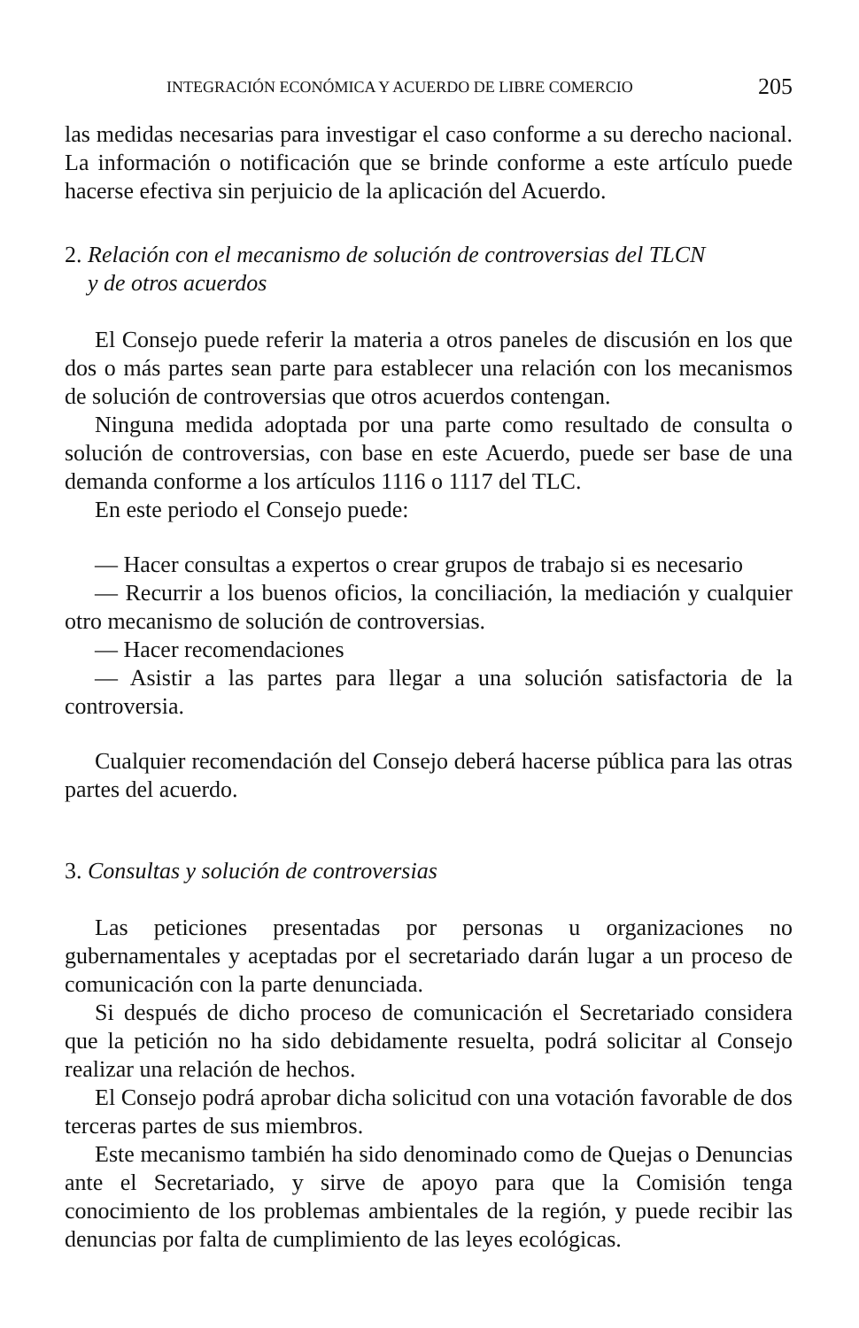INTEGRACIÓN ECONÓMICA Y ACUERDO DE LIBRE COMERCIO 205
las medidas necesarias para investigar el caso conforme a su derecho nacional. La información o notificación que se brinde conforme a este artículo puede hacerse efectiva sin perjuicio de la aplicación del Acuerdo.
2. Relación con el mecanismo de solución de controversias del TLCN
y de otros acuerdos
El Consejo puede referir la materia a otros paneles de discusión en los que dos o más partes sean parte para establecer una relación con los mecanismos de solución de controversias que otros acuerdos contengan.
Ninguna medida adoptada por una parte como resultado de consulta o solución de controversias, con base en este Acuerdo, puede ser base de una demanda conforme a los artículos 1116 o 1117 del TLC.
En este periodo el Consejo puede:
— Hacer consultas a expertos o crear grupos de trabajo si es necesario
— Recurrir a los buenos oficios, la conciliación, la mediación y cualquier otro mecanismo de solución de controversias.
— Hacer recomendaciones
— Asistir a las partes para llegar a una solución satisfactoria de la controversia.
Cualquier recomendación del Consejo deberá hacerse pública para las otras partes del acuerdo.
3. Consultas y solución de controversias
Las peticiones presentadas por personas u organizaciones no gubernamentales y aceptadas por el secretariado darán lugar a un proceso de comunicación con la parte denunciada.
Si después de dicho proceso de comunicación el Secretariado considera que la petición no ha sido debidamente resuelta, podrá solicitar al Consejo realizar una relación de hechos.
El Consejo podrá aprobar dicha solicitud con una votación favorable de dos terceras partes de sus miembros.
Este mecanismo también ha sido denominado como de Quejas o Denuncias ante el Secretariado, y sirve de apoyo para que la Comisión tenga conocimiento de los problemas ambientales de la región, y puede recibir las denuncias por falta de cumplimiento de las leyes ecológicas.